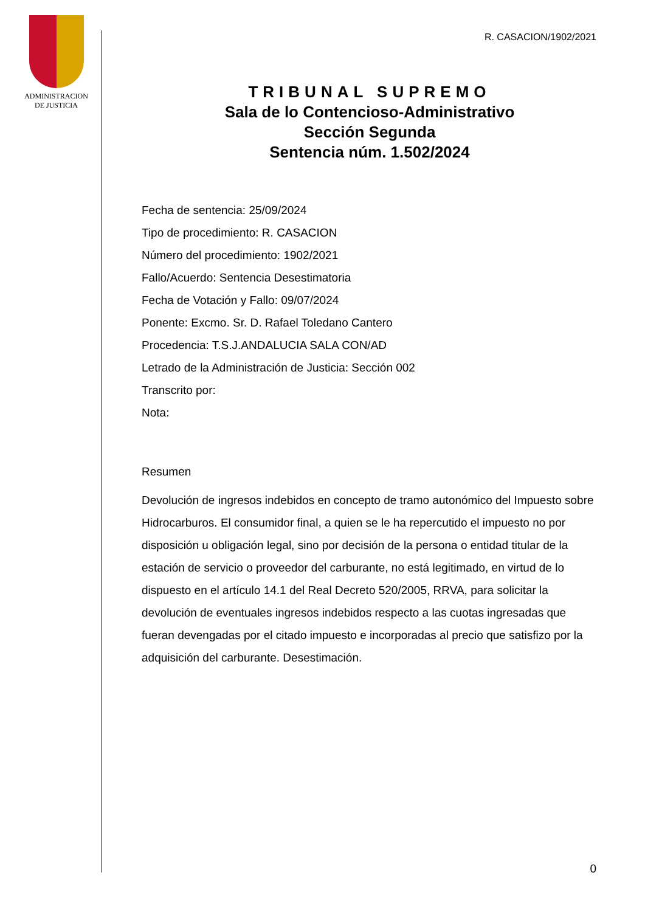ADMINISTRACION
DE JUSTICIA
R. CASACION/1902/2021
TRIBUNAL SUPREMO
Sala de lo Contencioso-Administrativo
Sección Segunda
Sentencia núm. 1.502/2024
Fecha de sentencia: 25/09/2024
Tipo de procedimiento: R. CASACION
Número del procedimiento: 1902/2021
Fallo/Acuerdo: Sentencia Desestimatoria
Fecha de Votación y Fallo: 09/07/2024
Ponente: Excmo. Sr. D. Rafael Toledano Cantero
Procedencia: T.S.J.ANDALUCIA SALA CON/AD
Letrado de la Administración de Justicia: Sección 002
Transcrito por:
Nota:
Resumen
Devolución de ingresos indebidos en concepto de tramo autonómico del Impuesto sobre Hidrocarburos. El consumidor final, a quien se le ha repercutido el impuesto no por disposición u obligación legal, sino por decisión de la persona o entidad titular de la estación de servicio o proveedor del carburante, no está legitimado, en virtud de lo dispuesto en el artículo 14.1 del Real Decreto 520/2005, RRVA, para solicitar la devolución de eventuales ingresos indebidos respecto a las cuotas ingresadas que fueran devengadas por el citado impuesto e incorporadas al precio que satisfizo por la adquisición del carburante. Desestimación.
0